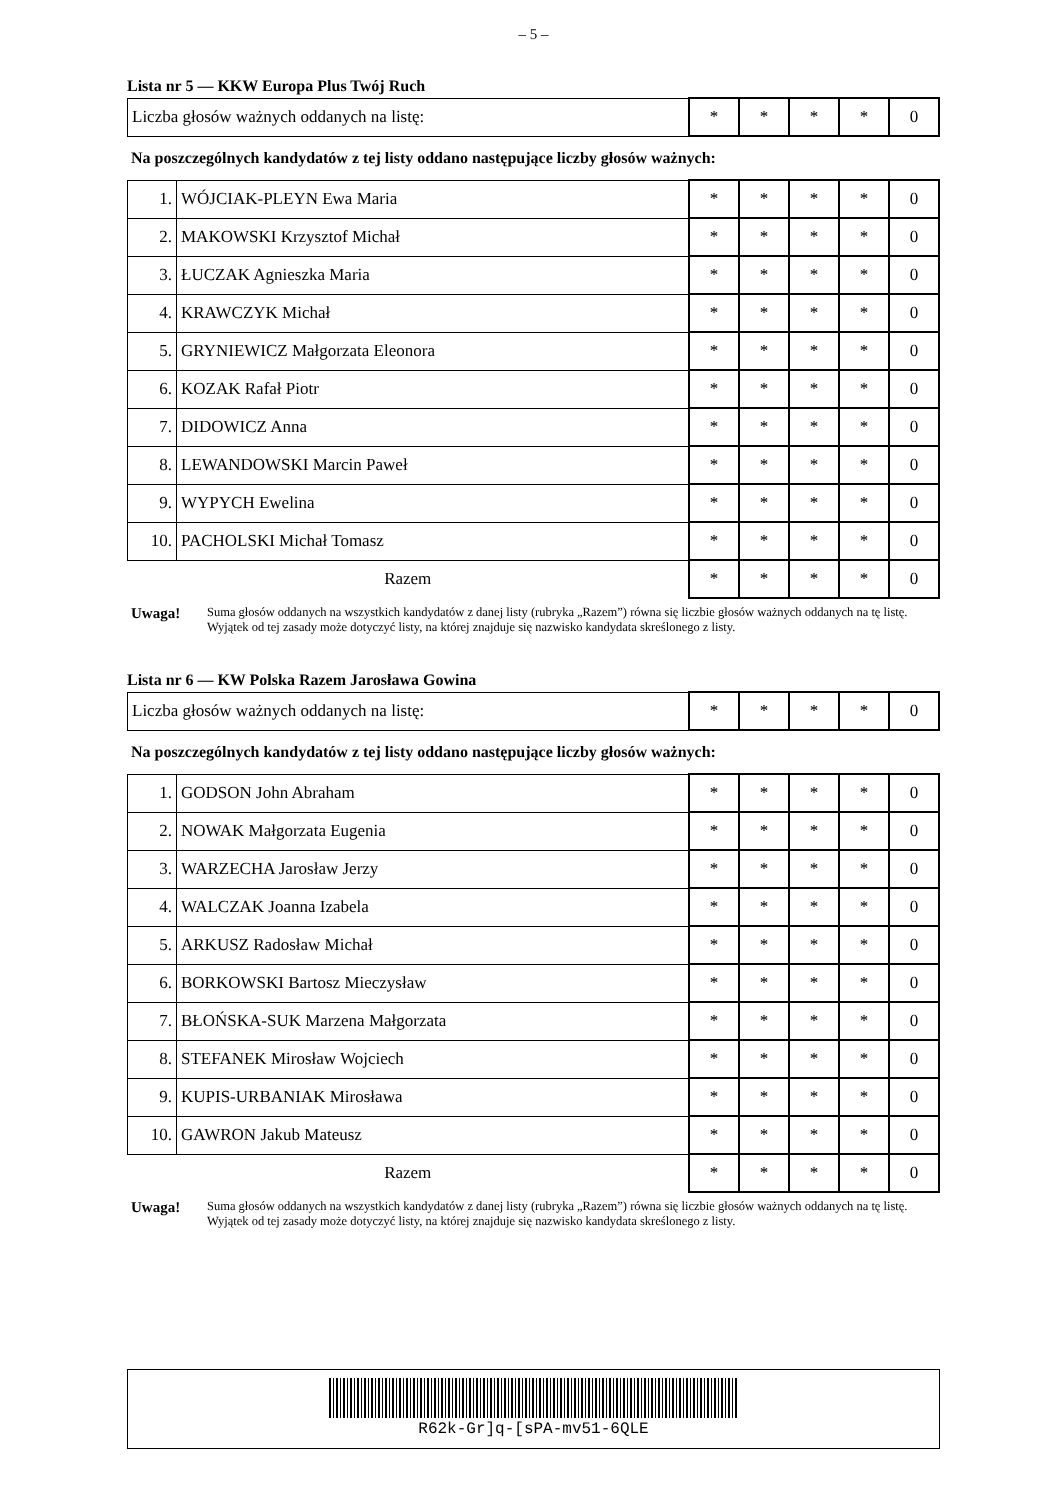– 5 –
Lista nr 5 — KKW Europa Plus Twój Ruch
| Liczba głosów ważnych oddanych na listę: | * | * | * | * | 0 |
Na poszczególnych kandydatów z tej listy oddano następujące liczby głosów ważnych:
| 1. | WÓJCIAK-PLEYN Ewa Maria | * | * | * | * | 0 |
| 2. | MAKOWSKI Krzysztof Michał | * | * | * | * | 0 |
| 3. | ŁUCZAK Agnieszka Maria | * | * | * | * | 0 |
| 4. | KRAWCZYK Michał | * | * | * | * | 0 |
| 5. | GRYNIEWICZ Małgorzata Eleonora | * | * | * | * | 0 |
| 6. | KOZAK Rafał Piotr | * | * | * | * | 0 |
| 7. | DIDOWICZ Anna | * | * | * | * | 0 |
| 8. | LEWANDOWSKI Marcin Paweł | * | * | * | * | 0 |
| 9. | WYPYCH Ewelina | * | * | * | * | 0 |
| 10. | PACHOLSKI Michał Tomasz | * | * | * | * | 0 |
| Razem | | * | * | * | * | 0 |
Uwaga! Suma głosów oddanych na wszystkich kandydatów z danej listy (rubryka „Razem”) równa się liczbie głosów ważnych oddanych na tę listę. Wyjątek od tej zasady może dotyczyć listy, na której znajduje się nazwisko kandydata skreślonego z listy.
Lista nr 6 — KW Polska Razem Jarosława Gowina
| Liczba głosów ważnych oddanych na listę: | * | * | * | * | 0 |
Na poszczególnych kandydatów z tej listy oddano następujące liczby głosów ważnych:
| 1. | GODSON John Abraham | * | * | * | * | 0 |
| 2. | NOWAK Małgorzata Eugenia | * | * | * | * | 0 |
| 3. | WARZECHA Jarosław Jerzy | * | * | * | * | 0 |
| 4. | WALCZAK Joanna Izabela | * | * | * | * | 0 |
| 5. | ARKUSZ Radosław Michał | * | * | * | * | 0 |
| 6. | BORKOWSKI Bartosz Mieczysław | * | * | * | * | 0 |
| 7. | BŁOŃSKA-SUK Marzena Małgorzata | * | * | * | * | 0 |
| 8. | STEFANEK Mirosław Wojciech | * | * | * | * | 0 |
| 9. | KUPIS-URBANIAK Mirosława | * | * | * | * | 0 |
| 10. | GAWRON Jakub Mateusz | * | * | * | * | 0 |
| Razem | | * | * | * | * | 0 |
Uwaga! Suma głosów oddanych na wszystkich kandydatów z danej listy (rubryka „Razem”) równa się liczbie głosów ważnych oddanych na tę listę. Wyjątek od tej zasady może dotyczyć listy, na której znajduje się nazwisko kandydata skreślonego z listy.
R62k-Gr]q-[sPA-mv51-6QLE